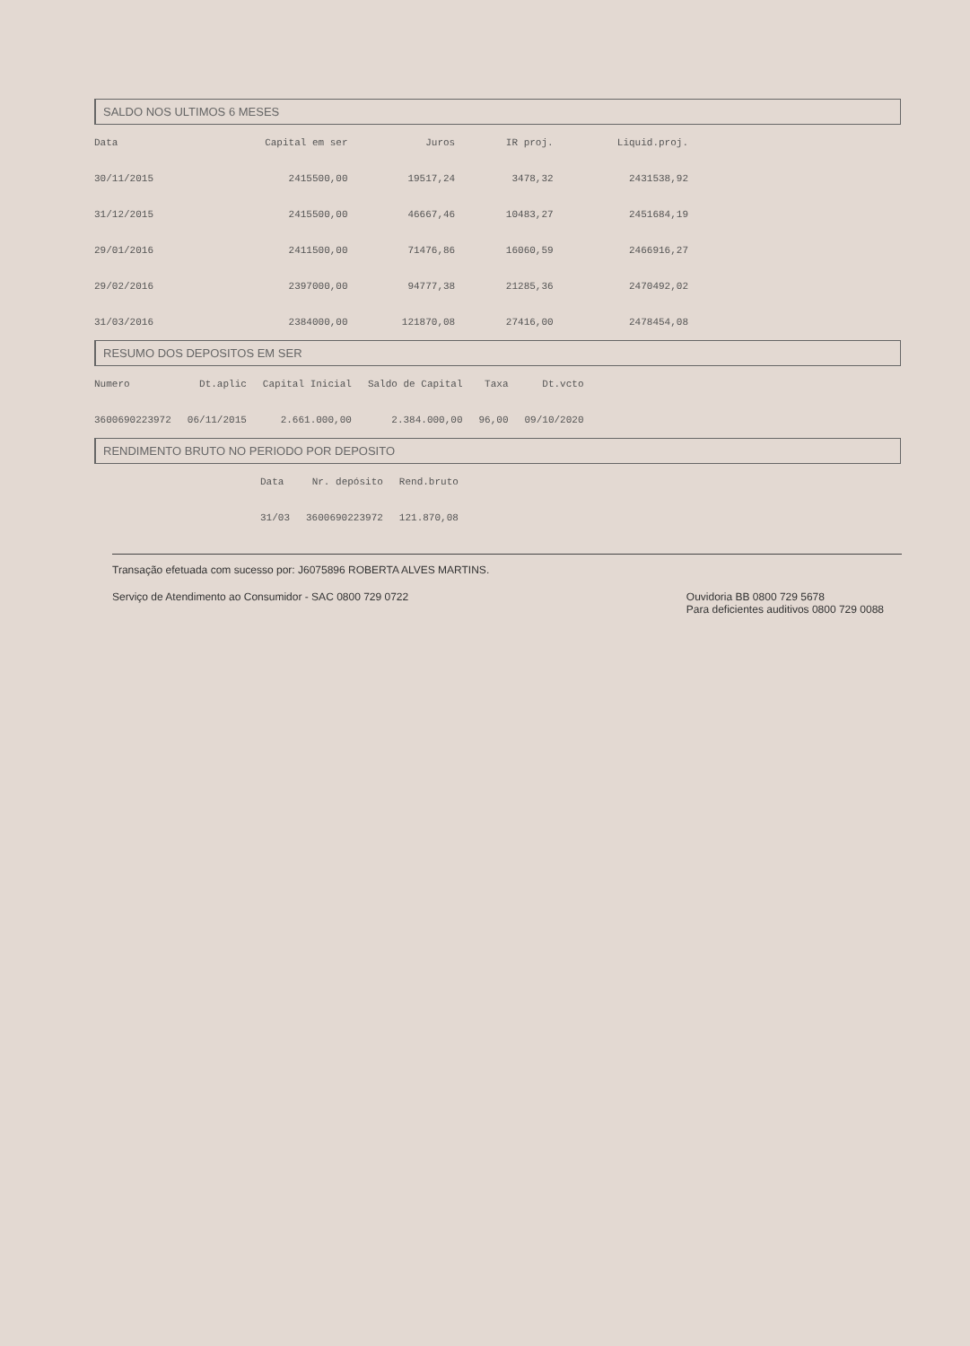SALDO NOS ULTIMOS 6 MESES
| Data | Capital em ser | Juros | IR proj. | Liquid.proj. |
| --- | --- | --- | --- | --- |
| 30/11/2015 | 2415500,00 | 19517,24 | 3478,32 | 2431538,92 |
| 31/12/2015 | 2415500,00 | 46667,46 | 10483,27 | 2451684,19 |
| 29/01/2016 | 2411500,00 | 71476,86 | 16060,59 | 2466916,27 |
| 29/02/2016 | 2397000,00 | 94777,38 | 21285,36 | 2470492,02 |
| 31/03/2016 | 2384000,00 | 121870,08 | 27416,00 | 2478454,08 |
RESUMO DOS DEPOSITOS EM SER
| Numero | Dt.aplic | Capital Inicial | Saldo de Capital | Taxa | Dt.vcto |
| --- | --- | --- | --- | --- | --- |
| 3600690223972 | 06/11/2015 | 2.661.000,00 | 2.384.000,00 | 96,00 | 09/10/2020 |
RENDIMENTO BRUTO NO PERIODO POR DEPOSITO
| Data | Nr. depósito | Rend.bruto |
| --- | --- | --- |
| 31/03 | 3600690223972 | 121.870,08 |
Transação efetuada com sucesso por: J6075896 ROBERTA ALVES MARTINS.
Serviço de Atendimento ao Consumidor - SAC 0800 729 0722
Ouvidoria BB 0800 729 5678
Para deficientes auditivos 0800 729 0088